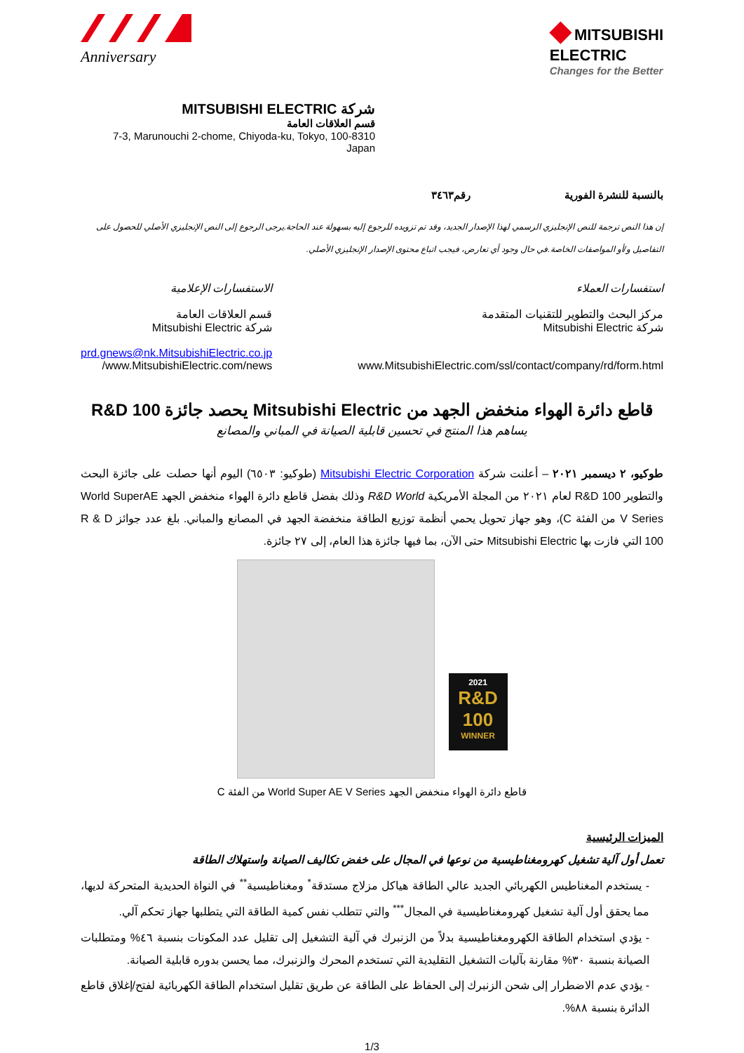Anniversary
◆ MITSUBISHI
ELECTRIC
Changes for the Better
شركة MITSUBISHI ELECTRIC
قسم العلاقات العامة
7-3, Marunouchi 2-chome, Chiyoda-ku, Tokyo, 100-8310 Japan
بالنسبة للنشرة الفورية رقم٣٤٦٣
إن هذا النص ترجمة للنص الإنجليزي الرسمي لهذا الإصدار الجديد، وقد تم تزويده للرجوع إليه بسهولة عند الحاجة.يرجى الرجوع إلى النص الإنجليزي الأصلي للحصول على التفاصيل و/أو المواصفات الخاصة.في حال وجود أي تعارض، فيجب اتباع محتوى الإصدار الإنجليزي الأصلي.
استفسارات العملاء
مركز البحث والتطوير للتقنيات المتقدمة
شركة Mitsubishi Electric
www.MitsubishiElectric.com/ssl/contact/company/rd/form.html
الاستفسارات الإعلامية
قسم العلاقات العامة
شركة Mitsubishi Electric
prd.gnews@nk.MitsubishiElectric.co.jp
www.MitsubishiElectric.com/news/
قاطع دائرة الهواء منخفض الجهد من Mitsubishi Electric يحصد جائزة R&D 100
يساهم هذا المنتج في تحسين قابلية الصيانة في المباني والمصانع
طوكيو، ٢ ديسمبر ٢٠٢١ – أعلنت شركة Mitsubishi Electric Corporation (طوكيو: ٦٥٠٣) اليوم أنها حصلت على جائزة البحث والتطوير R&D 100 لعام ٢٠٢١ من المجلة الأمريكية R&D World وذلك بفضل قاطع دائرة الهواء منخفض الجهد World SuperAE V Series من الفئة C)، وهو جهاز تحويل يحمي أنظمة توزيع الطاقة منخفضة الجهد في المصانع والمباني. بلغ عدد جوائز R & D 100 التي فازت بها Mitsubishi Electric حتى الآن، بما فيها جائزة هذا العام، إلى ٢٧ جائزة.
2021
R&D
100
WINNER
قاطع دائرة الهواء منخفض الجهد World Super AE V Series من الفئة C
الميزات الرئيسية
تعمل أول آلية تشغيل كهرومغناطيسية من نوعها في المجال على خفض تكاليف الصيانة واستهلاك الطاقة
- يستخدم المغناطيس الكهربائي الجديد عالي الطاقة هياكل مزلاج مستدقة<sup>*</sup> ومغناطيسية<sup>**</sup> في النواة الحديدية المتحركة لديها، مما يحقق أول آلية تشغيل كهرومغناطيسية في المجال<sup>***</sup> والتي تتطلب نفس كمية الطاقة التي يتطلبها جهاز تحكم آلي.
- يؤدي استخدام الطاقة الكهرومغناطيسية بدلاً من الزنبرك في آلية التشغيل إلى تقليل عدد المكونات بنسبة ٤٦% ومتطلبات الصيانة بنسبة ٣٠% مقارنة بآليات التشغيل التقليدية التي تستخدم المحرك والزنبرك، مما يحسن بدوره قابلية الصيانة.
- يؤدي عدم الاضطرار إلى شحن الزنبرك إلى الحفاظ على الطاقة عن طريق تقليل استخدام الطاقة الكهربائية لفتح/إغلاق قاطع الدائرة بنسبة ٨٨%.
1/3